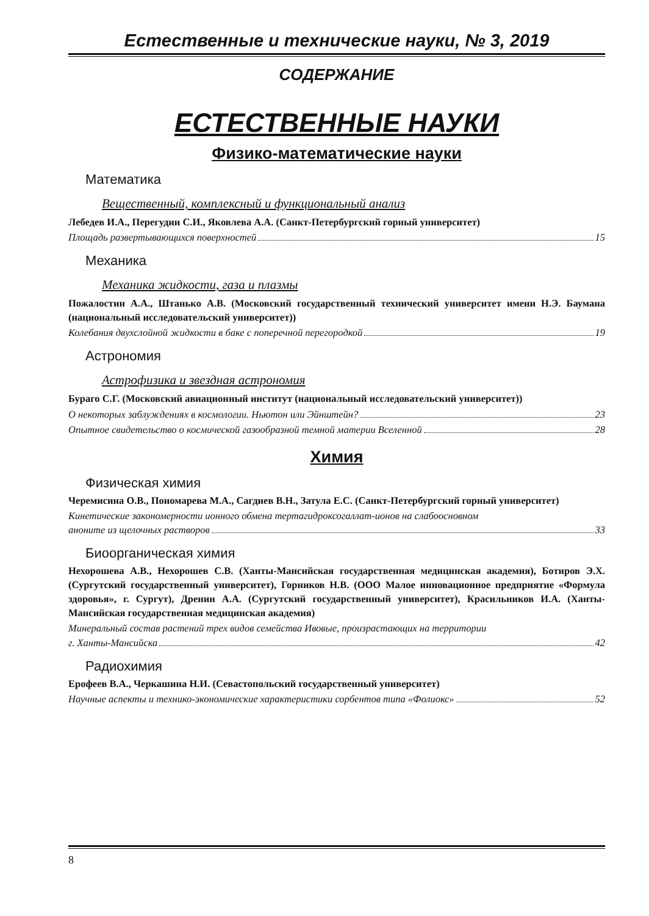Естественные и технические науки, № 3, 2019
СОДЕРЖАНИЕ
ЕСТЕСТВЕННЫЕ НАУКИ
Физико-математические науки
Математика
Вещественный, комплексный и функциональный анализ
Лебедев И.А., Перегудин С.И., Яковлева А.А. (Санкт-Петербургский горный университет)
Площадь развертывающихся поверхностей 15
Механика
Механика жидкости, газа и плазмы
Пожалостин А.А., Штанько А.В. (Московский государственный технический университет имени Н.Э. Баумана (национальный исследовательский университет))
Колебания двухслойной жидкости в баке с поперечной перегородкой 19
Астрономия
Астрофизика и звездная астрономия
Бураго С.Г. (Московский авиационный институт (национальный исследовательский университет))
О некоторых заблуждениях в космологии. Ньютон или Эйнштейн? 23
Опытное свидетельство о космической газообразной темной материи Вселенной 28
Химия
Физическая химия
Черемисина О.В., Пономарева М.А., Сагдиев В.Н., Затула Е.С. (Санкт-Петербургский горный университет)
Кинетические закономерности ионного обмена тертагидроксогаллат-ионов на слабоосновном
аноните из щелочных растворов 33
Биоорганическая химия
Нехорошева А.В., Нехорошев С.В. (Ханты-Мансийская государственная медицинская академия), Ботиров Э.Х. (Сургутский государственный университет), Горников Н.В. (ООО Малое инновационное предприятие «Формула здоровья», г. Сургут), Дренин А.А. (Сургутский государственный университет), Красильников И.А. (Ханты-Мансийская государственная медицинская академия)
Минеральный состав растений трех видов семейства Ивовые, произрастающих на территории
г. Ханты-Мансийска 42
Радиохимия
Ерофеев В.А., Черкашина Н.И. (Севастопольский государственный университет)
Научные аспекты и технико-экономические характеристики сорбентов типа «Фолиокс» 52
8